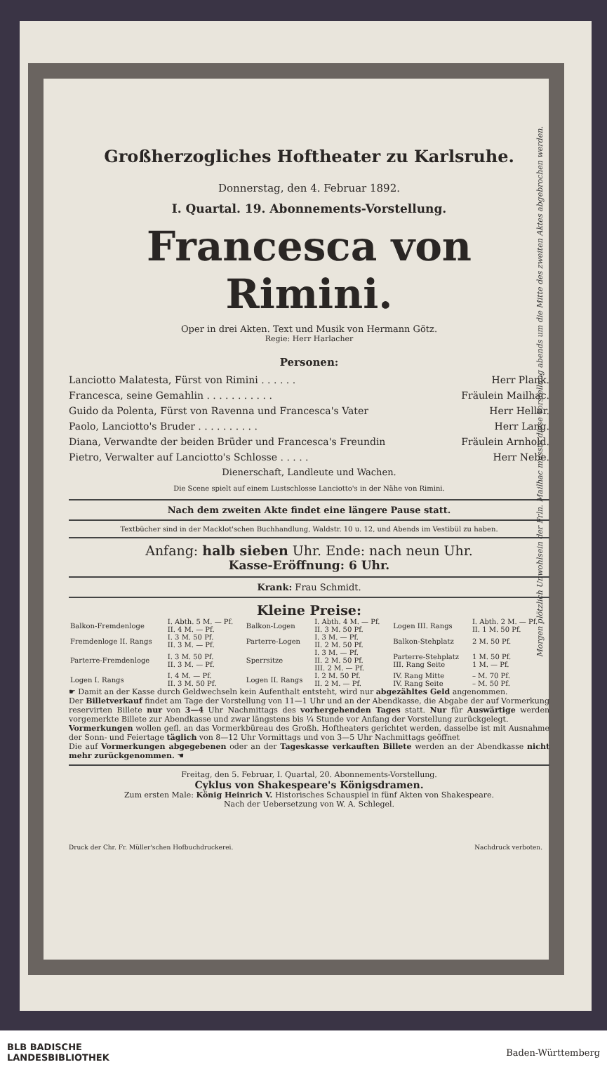Großherzogliches Hoftheater zu Karlsruhe.
Donnerstag, den 4. Februar 1892.
I. Quartal. 19. Abonnements-Vorstellung.
Francesca von Rimini.
Oper in drei Akten. Text und Musik von Hermann Götz.
Regie: Herr Harlacher
Personen:
Lanciotto Malatesta, Fürst von Rimini . . . . . . Herr Plank.
Francesca, seine Gemahlin . . . . . . . . . . . Fräulein Mailhac.
Guido da Polenta, Fürst von Ravenna und Francesca's Vater Herr Heller.
Paolo, Lanciotto's Bruder . . . . . . . . . . Herr Lang.
Diana, Verwandte der beiden Brüder und Francesca's Freundin Fräulein Arnhold.
Pietro, Verwalter auf Lanciotto's Schlosse . . . . . Herr Nebe.
Dienerschaft, Landleute und Wachen.
Die Scene spielt auf einem Lustschlosse Lanciotto's in der Nähe von Rimini.
Nach dem zweiten Akte findet eine längere Pause statt.
Textbücher sind in der Macklot'schen Buchhandlung, Waldstr. 10 u. 12, und Abends im Vestibül zu haben.
Anfang: halb sieben Uhr. Ende: nach neun Uhr.
Kasse-Eröffnung: 6 Uhr.
Krank: Frau Schmidt.
Kleine Preise:
| Balkon-Fremdenloge | I. Abth. 5 M. — Pf. II. 4 M. — Pf. | Balkon-Logen | I. Abth. 4 M. — Pf. II. 3 M. 50 Pf. | Logen III. Rangs | I. Abth. 2 M. — Pf. II. 1 M. 50 Pf. |
| Fremdenloge II. Rangs | I. 3 M. 50 Pf. II. 3 M. — Pf. | Parterre-Logen | I. 3 M. — Pf. II. 2 M. 50 Pf. | Balkon-Stehplatz | 2 M. 50 Pf. |
| Parterre-Fremdenloge | I. 3 M. 50 Pf. II. 3 M. — Pf. | Sperrsitze | I. 3 M. — Pf. II. 2 M. 50 Pf. III. 2 M. — Pf. | Parterre-Stehplatz III. Rang Seite | 1 M. 50 Pf. 1 M. — Pf. |
| Logen I. Rangs | I. 4 M. — Pf. II. 3 M. 50 Pf. | Logen II. Rangs | I. 2 M. 50 Pf. II. 2 M. — Pf. | IV. Rang Mitte IV. Rang Seite | – M. 70 Pf. – M. 50 Pf. |
☛ Damit an der Kasse durch Geldwechseln kein Aufenthalt entsteht, wird nur abgezähltes Geld angenommen.
Der Billetverkauf findet am Tage der Vorstellung von 11—1 Uhr und an der Abendkasse, die Abgabe der auf Vormerkung reservirten Billete nur von 3—4 Uhr Nachmittags des vorhergehenden Tages statt. Nur für Auswärtige werden vorgemerkte Billete zur Abendkasse und zwar längstens bis ¼ Stunde vor Anfang der Vorstellung zurückgelegt.
Vormerkungen wollen gefl. an das Vormerkbüreau des Großh. Hoftheaters gerichtet werden, dasselbe ist mit Ausnahme der Sonn- und Feiertage täglich von 8—12 Uhr Vormittags und von 3—5 Uhr Nachmittags geöffnet
Die auf Vormerkungen abgegebenen oder an der Tageskasse verkauften Billete werden an der Abendkasse nicht mehr zurückgenommen. ☚
Freitag, den 5. Februar, I. Quartal, 20. Abonnements-Vorstellung.
Cyklus von Shakespeare's Königsdramen.
Zum ersten Male: König Heinrich V. Historisches Schauspiel in fünf Akten von Shakespeare.
Nach der Uebersetzung von W. A. Schlegel.
Druck der Chr. Fr. Müller'schen Hofbuchdruckerei. Nachdruck verboten.
Morgen plötzlich Unwohlsein der Frln. Mailhac musste diese Vorstellung abends um die Mitte des zweiten Aktes abgebrochen werden.
BLB BADISCHE
LANDESBIBLIOTHEK Baden-Württemberg